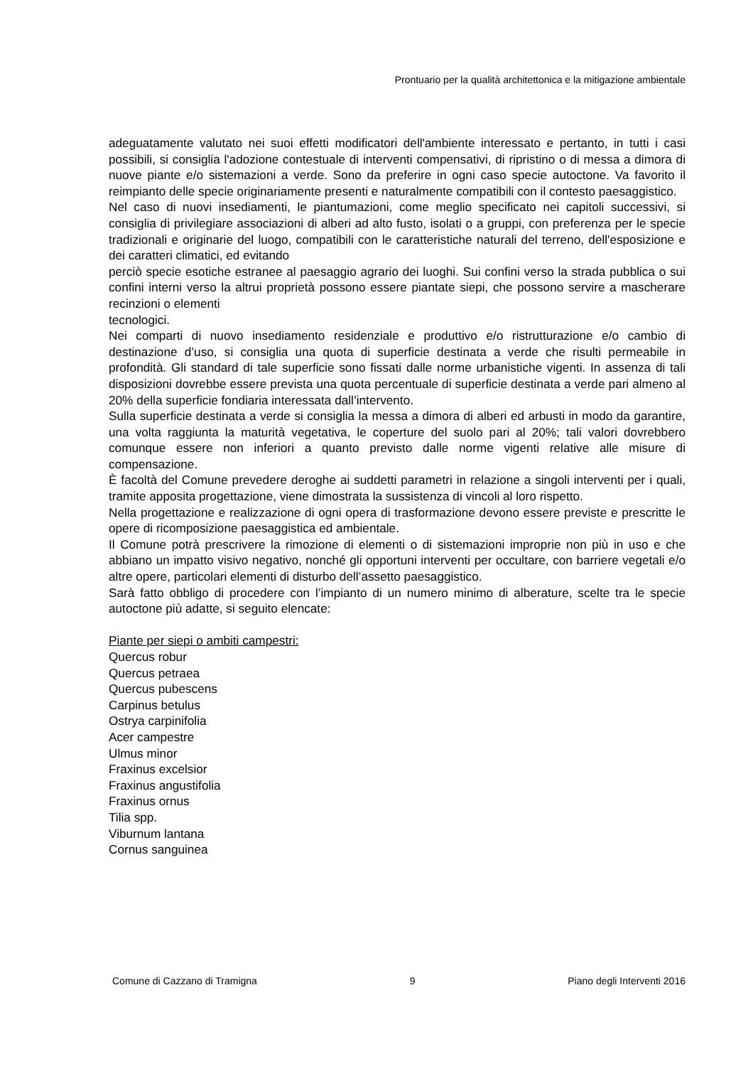Prontuario per la qualità architettonica e la mitigazione ambientale
adeguatamente valutato nei suoi effetti modificatori dell'ambiente interessato e pertanto, in tutti i casi possibili, si consiglia l'adozione contestuale di interventi compensativi, di ripristino o di messa a dimora di nuove piante e/o sistemazioni a verde. Sono da preferire in ogni caso specie autoctone. Va favorito il reimpianto delle specie originariamente presenti e naturalmente compatibili con il contesto paesaggistico.
Nel caso di nuovi insediamenti, le piantumazioni, come meglio specificato nei capitoli successivi, si consiglia di privilegiare associazioni di alberi ad alto fusto, isolati o a gruppi, con preferenza per le specie tradizionali e originarie del luogo, compatibili con le caratteristiche naturali del terreno, dell'esposizione e dei caratteri climatici, ed evitando
perciò specie esotiche estranee al paesaggio agrario dei luoghi. Sui confini verso la strada pubblica o sui confini interni verso la altrui proprietà possono essere piantate siepi, che possono servire a mascherare recinzioni o elementi
tecnologici.
Nei comparti di nuovo insediamento residenziale e produttivo e/o ristrutturazione e/o cambio di destinazione d’uso, si consiglia una quota di superficie destinata a verde che risulti permeabile in profondità. Gli standard di tale superficie sono fissati dalle norme urbanistiche vigenti. In assenza di tali disposizioni dovrebbe essere prevista una quota percentuale di superficie destinata a verde pari almeno al 20% della superficie fondiaria interessata dall’intervento.
Sulla superficie destinata a verde si consiglia la messa a dimora di alberi ed arbusti in modo da garantire, una volta raggiunta la maturità vegetativa, le coperture del suolo pari al 20%; tali valori dovrebbero comunque essere non inferiori a quanto previsto dalle norme vigenti relative alle misure di compensazione.
È facoltà del Comune prevedere deroghe ai suddetti parametri in relazione a singoli interventi per i quali, tramite apposita progettazione, viene dimostrata la sussistenza di vincoli al loro rispetto.
Nella progettazione e realizzazione di ogni opera di trasformazione devono essere previste e prescritte le opere di ricomposizione paesaggistica ed ambientale.
Il Comune potrà prescrivere la rimozione di elementi o di sistemazioni improprie non più in uso e che abbiano un impatto visivo negativo, nonché gli opportuni interventi per occultare, con barriere vegetali e/o altre opere, particolari elementi di disturbo dell’assetto paesaggistico.
Sarà fatto obbligo di procedere con l’impianto di un numero minimo di alberature, scelte tra le specie autoctone più adatte, si seguito elencate:
Piante per siepi o ambiti campestri:
Quercus robur
Quercus petraea
Quercus pubescens
Carpinus betulus
Ostrya carpinifolia
Acer campestre
Ulmus minor
Fraxinus excelsior
Fraxinus angustifolia
Fraxinus ornus
Tilia spp.
Viburnum lantana
Cornus sanguinea
Comune di Cazzano di Tramigna 9 Piano degli Interventi 2016